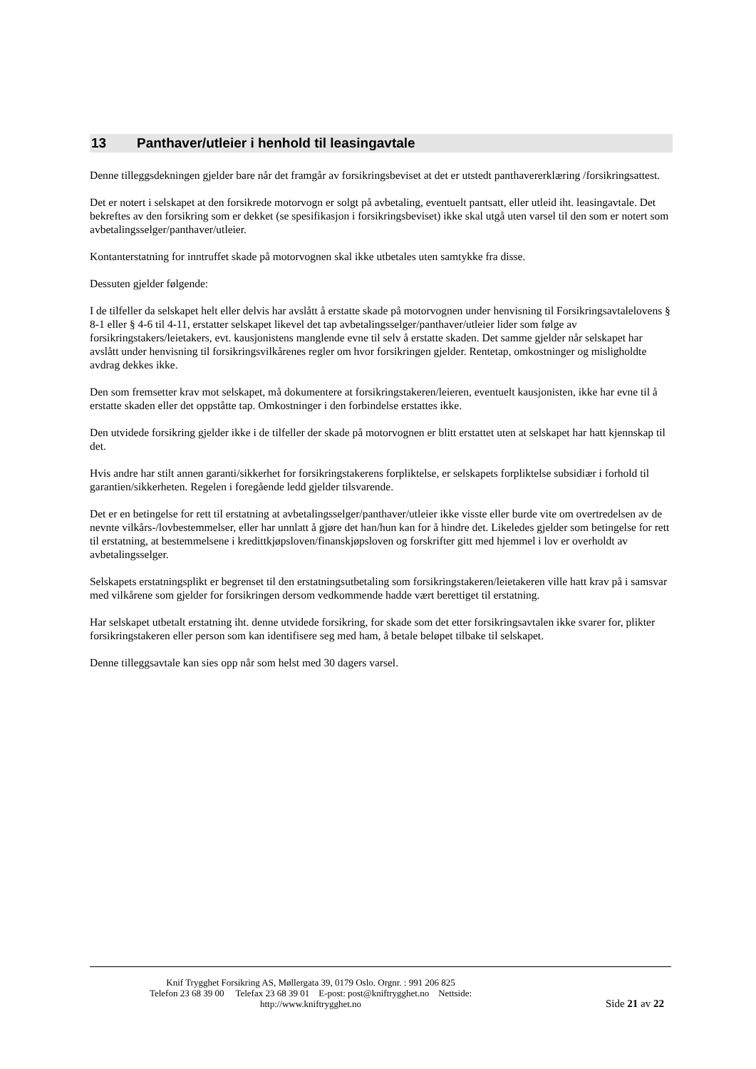13 Panthaver/utleier i henhold til leasingavtale
Denne tilleggsdekningen gjelder bare når det framgår av forsikringsbeviset at det er utstedt panthavererklæring /forsikringsattest.
Det er notert i selskapet at den forsikrede motorvogn er solgt på avbetaling, eventuelt pantsatt, eller utleid iht. leasingavtale. Det bekreftes av den forsikring som er dekket (se spesifikasjon i forsikringsbeviset) ikke skal utgå uten varsel til den som er notert som avbetalingsselger/panthaver/utleier.
Kontanterstatning for inntruffet skade på motorvognen skal ikke utbetales uten samtykke fra disse.
Dessuten gjelder følgende:
I de tilfeller da selskapet helt eller delvis har avslått å erstatte skade på motorvognen under henvisning til Forsikringsavtalelovens § 8-1 eller § 4-6 til 4-11, erstatter selskapet likevel det tap avbetalingsselger/panthaver/utleier lider som følge av forsikringstakers/leietakers, evt. kausjonistens manglende evne til selv å erstatte skaden. Det samme gjelder når selskapet har avslått under henvisning til forsikringsvilkårenes regler om hvor forsikringen gjelder. Rentetap, omkostninger og misligholdte avdrag dekkes ikke.
Den som fremsetter krav mot selskapet, må dokumentere at forsikringstakeren/leieren, eventuelt kausjonisten, ikke har evne til å erstatte skaden eller det oppståtte tap. Omkostninger i den forbindelse erstattes ikke.
Den utvidede forsikring gjelder ikke i de tilfeller der skade på motorvognen er blitt erstattet uten at selskapet har hatt kjennskap til det.
Hvis andre har stilt annen garanti/sikkerhet for forsikringstakerens forpliktelse, er selskapets forpliktelse subsidiær i forhold til garantien/sikkerheten. Regelen i foregående ledd gjelder tilsvarende.
Det er en betingelse for rett til erstatning at avbetalingsselger/panthaver/utleier ikke visste eller burde vite om overtredelsen av de nevnte vilkårs-/lovbestemmelser, eller har unnlatt å gjøre det han/hun kan for å hindre det. Likeledes gjelder som betingelse for rett til erstatning, at bestemmelsene i kredittkjøpsloven/finanskjøpsloven og forskrifter gitt med hjemmel i lov er overholdt av avbetalingsselger.
Selskapets erstatningsplikt er begrenset til den erstatningsutbetaling som forsikringstakeren/leietakeren ville hatt krav på i samsvar med vilkårene som gjelder for forsikringen dersom vedkommende hadde vært berettiget til erstatning.
Har selskapet utbetalt erstatning iht. denne utvidede forsikring, for skade som det etter forsikringsavtalen ikke svarer for, plikter forsikringstakeren eller person som kan identifisere seg med ham, å betale beløpet tilbake til selskapet.
Denne tilleggsavtale kan sies opp når som helst med 30 dagers varsel.
Knif Trygghet Forsikring AS, Møllergata 39, 0179 Oslo. Orgnr. : 991 206 825
Telefon 23 68 39 00 Telefax 23 68 39 01 E-post: post@kniftrygghet.no Nettside:
http://www.kniftrygghet.no
Side 21 av 22